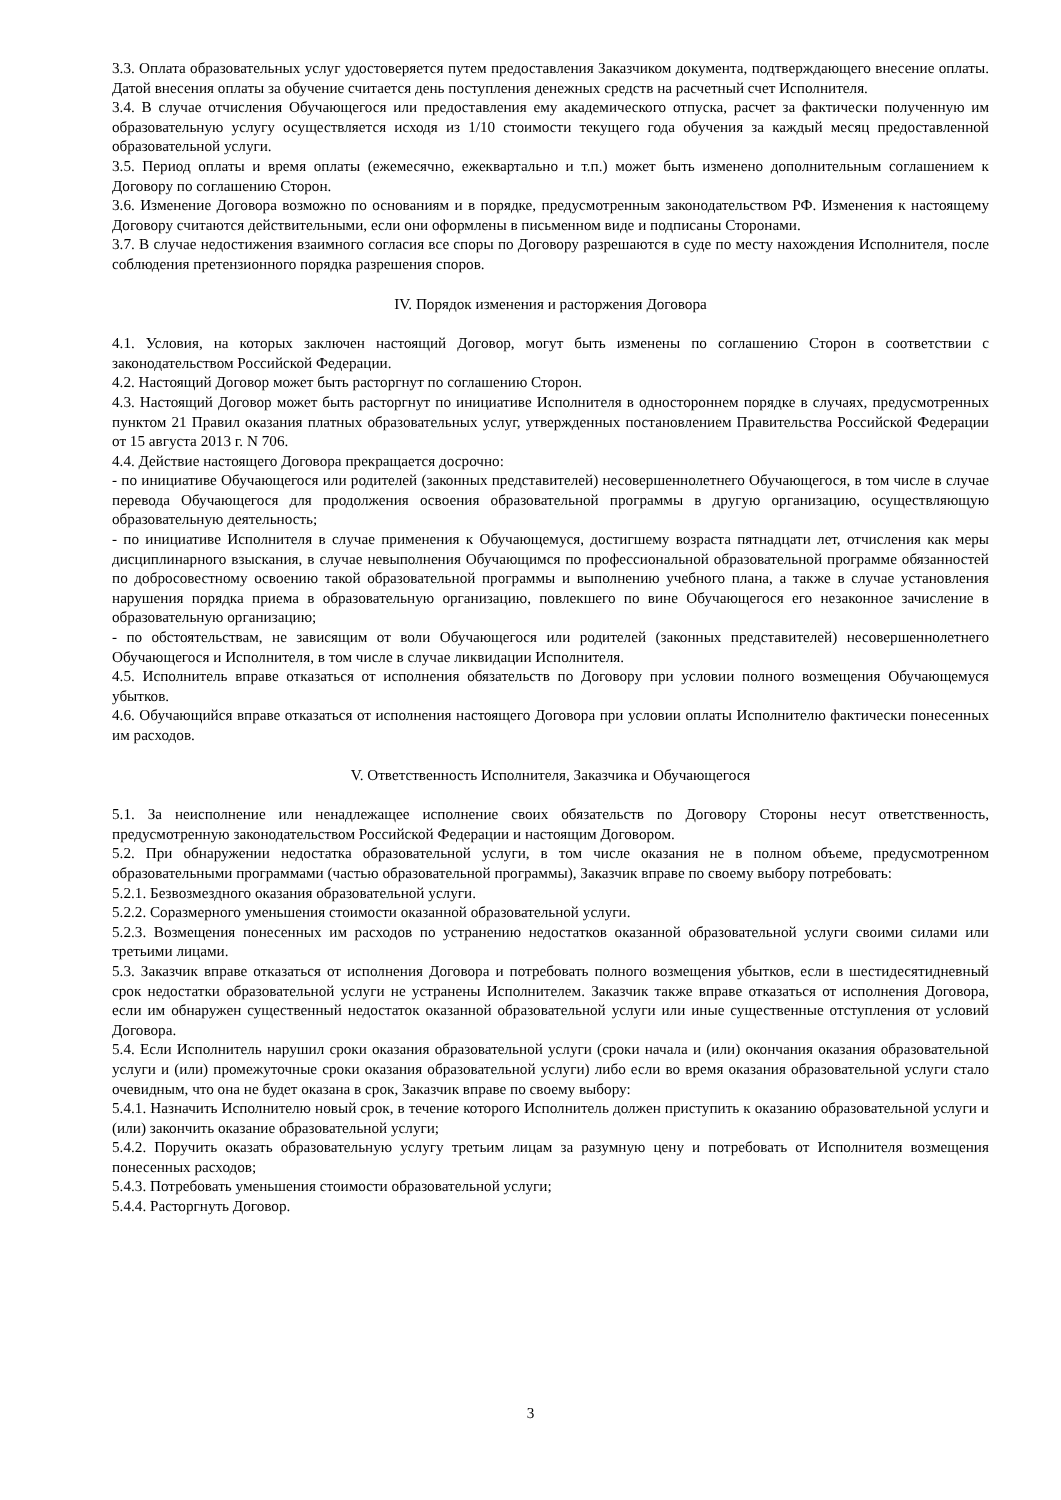3.3. Оплата образовательных услуг удостоверяется путем предоставления Заказчиком документа, подтверждающего внесение оплаты. Датой внесения оплаты за обучение считается день поступления денежных средств на расчетный счет Исполнителя.
3.4. В случае отчисления Обучающегося или предоставления ему академического отпуска, расчет за фактически полученную им образовательную услугу осуществляется исходя из 1/10 стоимости текущего года обучения за каждый месяц предоставленной образовательной услуги.
3.5. Период оплаты и время оплаты (ежемесячно, ежеквартально и т.п.) может быть изменено дополнительным соглашением к Договору по соглашению Сторон.
3.6. Изменение Договора возможно по основаниям и в порядке, предусмотренным законодательством РФ. Изменения к настоящему Договору считаются действительными, если они оформлены в письменном виде и подписаны Сторонами.
3.7. В случае недостижения взаимного согласия все споры по Договору разрешаются в суде по месту нахождения Исполнителя, после соблюдения претензионного порядка разрешения споров.
IV. Порядок изменения и расторжения Договора
4.1. Условия, на которых заключен настоящий Договор, могут быть изменены по соглашению Сторон в соответствии с законодательством Российской Федерации.
4.2. Настоящий Договор может быть расторгнут по соглашению Сторон.
4.3. Настоящий Договор может быть расторгнут по инициативе Исполнителя в одностороннем порядке в случаях, предусмотренных пунктом 21 Правил оказания платных образовательных услуг, утвержденных постановлением Правительства Российской Федерации от 15 августа 2013 г. N 706.
4.4. Действие настоящего Договора прекращается досрочно:
- по инициативе Обучающегося или родителей (законных представителей) несовершеннолетнего Обучающегося, в том числе в случае перевода Обучающегося для продолжения освоения образовательной программы в другую организацию, осуществляющую образовательную деятельность;
- по инициативе Исполнителя в случае применения к Обучающемуся, достигшему возраста пятнадцати лет, отчисления как меры дисциплинарного взыскания, в случае невыполнения Обучающимся по профессиональной образовательной программе обязанностей по добросовестному освоению такой образовательной программы и выполнению учебного плана, а также в случае установления нарушения порядка приема в образовательную организацию, повлекшего по вине Обучающегося его незаконное зачисление в образовательную организацию;
- по обстоятельствам, не зависящим от воли Обучающегося или родителей (законных представителей) несовершеннолетнего Обучающегося и Исполнителя, в том числе в случае ликвидации Исполнителя.
4.5. Исполнитель вправе отказаться от исполнения обязательств по Договору при условии полного возмещения Обучающемуся убытков.
4.6. Обучающийся вправе отказаться от исполнения настоящего Договора при условии оплаты Исполнителю фактически понесенных им расходов.
V. Ответственность Исполнителя, Заказчика и Обучающегося
5.1. За неисполнение или ненадлежащее исполнение своих обязательств по Договору Стороны несут ответственность, предусмотренную законодательством Российской Федерации и настоящим Договором.
5.2. При обнаружении недостатка образовательной услуги, в том числе оказания не в полном объеме, предусмотренном образовательными программами (частью образовательной программы), Заказчик вправе по своему выбору потребовать:
5.2.1. Безвозмездного оказания образовательной услуги.
5.2.2. Соразмерного уменьшения стоимости оказанной образовательной услуги.
5.2.3. Возмещения понесенных им расходов по устранению недостатков оказанной образовательной услуги своими силами или третьими лицами.
5.3. Заказчик вправе отказаться от исполнения Договора и потребовать полного возмещения убытков, если в шестидесятидневный срок недостатки образовательной услуги не устранены Исполнителем. Заказчик также вправе отказаться от исполнения Договора, если им обнаружен существенный недостаток оказанной образовательной услуги или иные существенные отступления от условий Договора.
5.4. Если Исполнитель нарушил сроки оказания образовательной услуги (сроки начала и (или) окончания оказания образовательной услуги и (или) промежуточные сроки оказания образовательной услуги) либо если во время оказания образовательной услуги стало очевидным, что она не будет оказана в срок, Заказчик вправе по своему выбору:
5.4.1. Назначить Исполнителю новый срок, в течение которого Исполнитель должен приступить к оказанию образовательной услуги и (или) закончить оказание образовательной услуги;
5.4.2. Поручить оказать образовательную услугу третьим лицам за разумную цену и потребовать от Исполнителя возмещения понесенных расходов;
5.4.3. Потребовать уменьшения стоимости образовательной услуги;
5.4.4. Расторгнуть Договор.
3